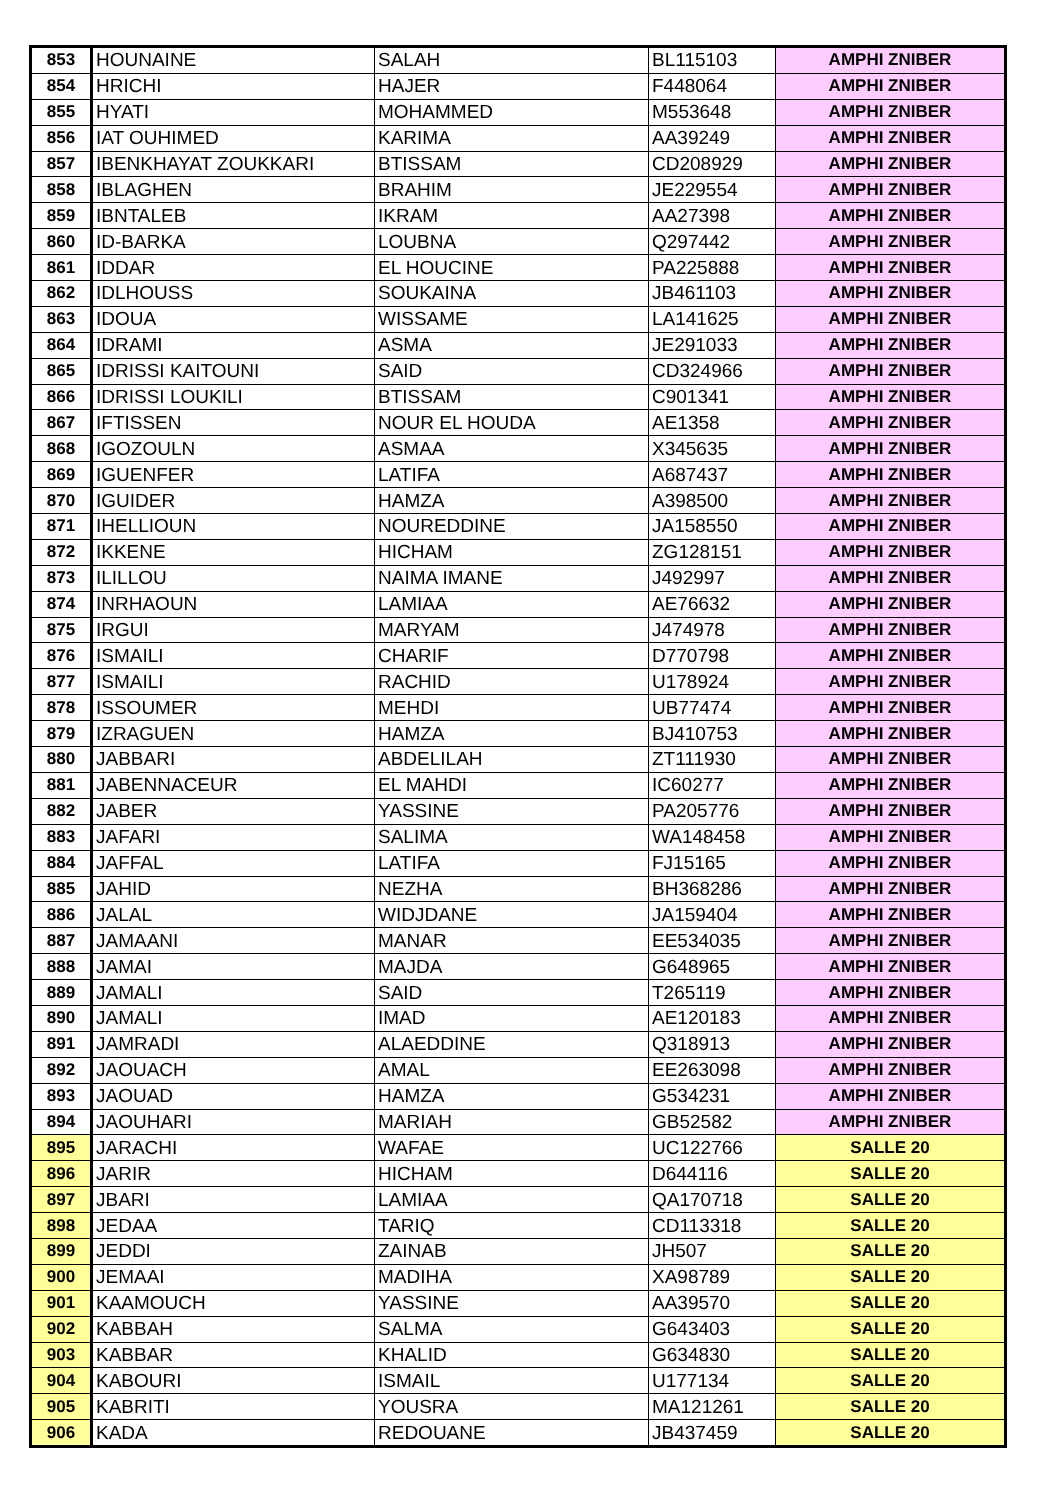| 853 | HOUNAINE | SALAH | BL115103 | AMPHI ZNIBER |
| 854 | HRICHI | HAJER | F448064 | AMPHI ZNIBER |
| 855 | HYATI | MOHAMMED | M553648 | AMPHI ZNIBER |
| 856 | IAT OUHIMED | KARIMA | AA39249 | AMPHI ZNIBER |
| 857 | IBENKHAYAT ZOUKKARI | BTISSAM | CD208929 | AMPHI ZNIBER |
| 858 | IBLAGHEN | BRAHIM | JE229554 | AMPHI ZNIBER |
| 859 | IBNTALEB | IKRAM | AA27398 | AMPHI ZNIBER |
| 860 | ID-BARKA | LOUBNA | Q297442 | AMPHI ZNIBER |
| 861 | IDDAR | EL HOUCINE | PA225888 | AMPHI ZNIBER |
| 862 | IDLHOUSS | SOUKAINA | JB461103 | AMPHI ZNIBER |
| 863 | IDOUA | WISSAME | LA141625 | AMPHI ZNIBER |
| 864 | IDRAMI | ASMA | JE291033 | AMPHI ZNIBER |
| 865 | IDRISSI KAITOUNI | SAID | CD324966 | AMPHI ZNIBER |
| 866 | IDRISSI LOUKILI | BTISSAM | C901341 | AMPHI ZNIBER |
| 867 | IFTISSEN | NOUR EL HOUDA | AE1358 | AMPHI ZNIBER |
| 868 | IGOZOULN | ASMAA | X345635 | AMPHI ZNIBER |
| 869 | IGUENFER | LATIFA | A687437 | AMPHI ZNIBER |
| 870 | IGUIDER | HAMZA | A398500 | AMPHI ZNIBER |
| 871 | IHELLIOUN | NOUREDDINE | JA158550 | AMPHI ZNIBER |
| 872 | IKKENE | HICHAM | ZG128151 | AMPHI ZNIBER |
| 873 | ILILLOU | NAIMA IMANE | J492997 | AMPHI ZNIBER |
| 874 | INRHAOUN | LAMIAA | AE76632 | AMPHI ZNIBER |
| 875 | IRGUI | MARYAM | J474978 | AMPHI ZNIBER |
| 876 | ISMAILI | CHARIF | D770798 | AMPHI ZNIBER |
| 877 | ISMAILI | RACHID | U178924 | AMPHI ZNIBER |
| 878 | ISSOUMER | MEHDI | UB77474 | AMPHI ZNIBER |
| 879 | IZRAGUEN | HAMZA | BJ410753 | AMPHI ZNIBER |
| 880 | JABBARI | ABDELILAH | ZT111930 | AMPHI ZNIBER |
| 881 | JABENNACEUR | EL MAHDI | IC60277 | AMPHI ZNIBER |
| 882 | JABER | YASSINE | PA205776 | AMPHI ZNIBER |
| 883 | JAFARI | SALIMA | WA148458 | AMPHI ZNIBER |
| 884 | JAFFAL | LATIFA | FJ15165 | AMPHI ZNIBER |
| 885 | JAHID | NEZHA | BH368286 | AMPHI ZNIBER |
| 886 | JALAL | WIDJDANE | JA159404 | AMPHI ZNIBER |
| 887 | JAMAANI | MANAR | EE534035 | AMPHI ZNIBER |
| 888 | JAMAI | MAJDA | G648965 | AMPHI ZNIBER |
| 889 | JAMALI | SAID | T265119 | AMPHI ZNIBER |
| 890 | JAMALI | IMAD | AE120183 | AMPHI ZNIBER |
| 891 | JAMRADI | ALAEDDINE | Q318913 | AMPHI ZNIBER |
| 892 | JAOUACH | AMAL | EE263098 | AMPHI ZNIBER |
| 893 | JAOUAD | HAMZA | G534231 | AMPHI ZNIBER |
| 894 | JAOUHARI | MARIAH | GB52582 | AMPHI ZNIBER |
| 895 | JARACHI | WAFAE | UC122766 | SALLE 20 |
| 896 | JARIR | HICHAM | D644116 | SALLE 20 |
| 897 | JBARI | LAMIAA | QA170718 | SALLE 20 |
| 898 | JEDAA | TARIQ | CD113318 | SALLE 20 |
| 899 | JEDDI | ZAINAB | JH507 | SALLE 20 |
| 900 | JEMAAI | MADIHA | XA98789 | SALLE 20 |
| 901 | KAAMOUCH | YASSINE | AA39570 | SALLE 20 |
| 902 | KABBAH | SALMA | G643403 | SALLE 20 |
| 903 | KABBAR | KHALID | G634830 | SALLE 20 |
| 904 | KABOURI | ISMAIL | U177134 | SALLE 20 |
| 905 | KABRITI | YOUSRA | MA121261 | SALLE 20 |
| 906 | KADA | REDOUANE | JB437459 | SALLE 20 |